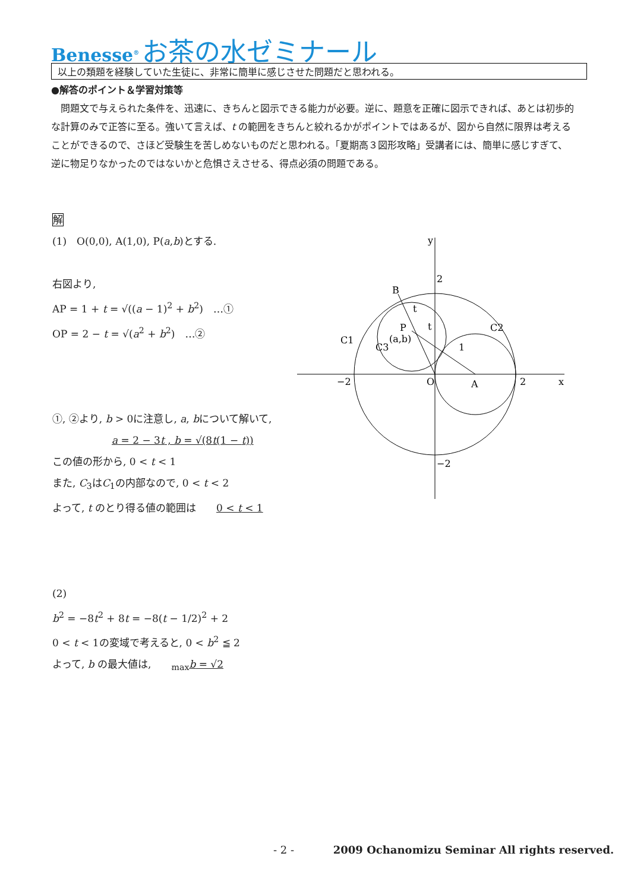Benesse<sup>®</sup> お茶の水ゼミナール
以上の類題を経験していた生徒に、非常に簡単に感じさせた問題だと思われる。
●解答のポイント＆学習対策等
　問題文で与えられた条件を、迅速に、きちんと図示できる能力が必要。逆に、題意を正確に図示できれば、あとは初歩的な計算のみで正答に至る。強いて言えば、t の範囲をきちんと絞れるかがポイントではあるが、図から自然に限界は考えることができるので、さほど受験生を苦しめないものだと思われる。「夏期高３図形攻略」受講者には、簡単に感じすぎて、逆に物足りなかったのではないかと危惧さえさせる、得点必須の問題である。
解
(1)　O(0,0), A(1,0), P(a,b)とする.
右図より,
AP = 1 + t = √((a − 1)<sup>2</sup> + b<sup>2</sup>)　…①
OP = 2 − t = √(a<sup>2</sup> + b<sup>2</sup>)　…②
①, ②より, b > 0に注意し, a, bについて解いて,
a = 2 − 3t , b = √(8t(1 − t))
この値の形から, 0 < t < 1
また, C<sub>3</sub>はC<sub>1</sub>の内部なので, 0 < t < 2
よって, t のとり得る値の範囲は　　0 < t < 1
(2)
b<sup>2</sup> = −8t<sup>2</sup> + 8t = −8(t − 1/2)<sup>2</sup> + 2
0 < t < 1の変域で考えると, 0 < b<sup>2</sup> ≦ 2
よって, b の最大値は,　　<sub>max</sub>b = √2
y
x
2
−2
O
A
2
−2
B
P
(a,b)
C1
C3
C2
1
t
t
- 2 - 2009 Ochanomizu Seminar All rights reserved.